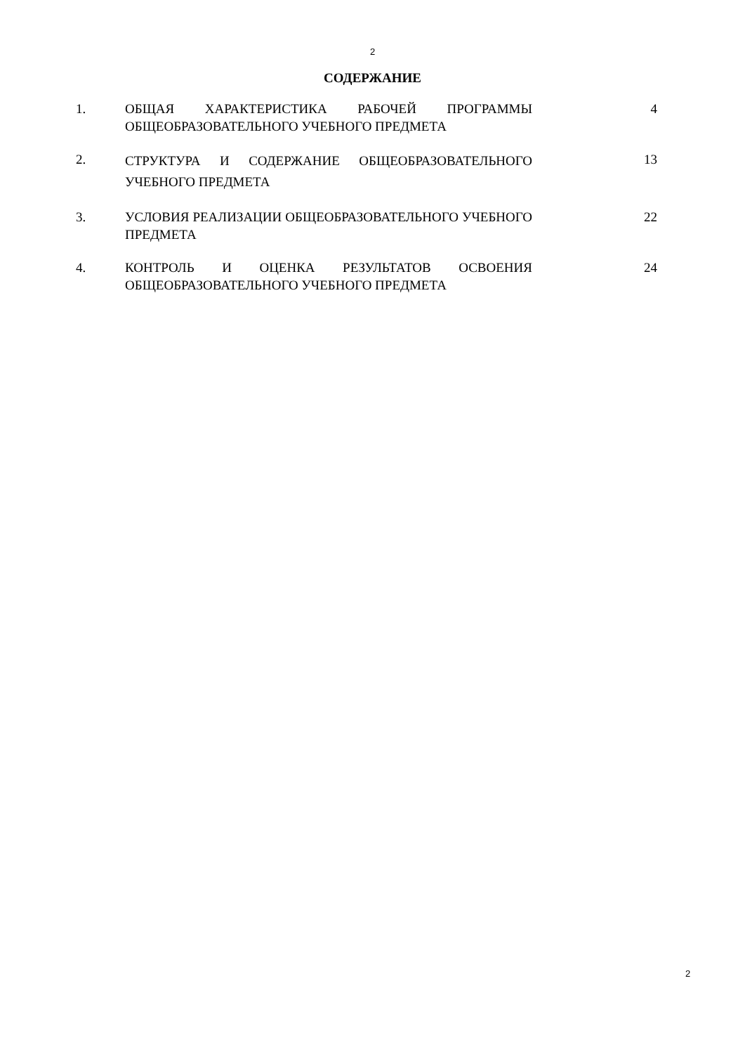2
СОДЕРЖАНИЕ
| 1. | ОБЩАЯ ХАРАКТЕРИСТИКА РАБОЧЕЙ ПРОГРАММЫ ОБЩЕОБРАЗОВАТЕЛЬНОГО УЧЕБНОГО ПРЕДМЕТА | 4 |
| 2. | СТРУКТУРА И СОДЕРЖАНИЕ ОБЩЕОБРАЗОВАТЕЛЬНОГО УЧЕБНОГО ПРЕДМЕТА | 13 |
| 3. | УСЛОВИЯ РЕАЛИЗАЦИИ ОБЩЕОБРАЗОВАТЕЛЬНОГО УЧЕБНОГО ПРЕДМЕТА | 22 |
| 4. | КОНТРОЛЬ И ОЦЕНКА РЕЗУЛЬТАТОВ ОСВОЕНИЯ ОБЩЕОБРАЗОВАТЕЛЬНОГО УЧЕБНОГО ПРЕДМЕТА | 24 |
2